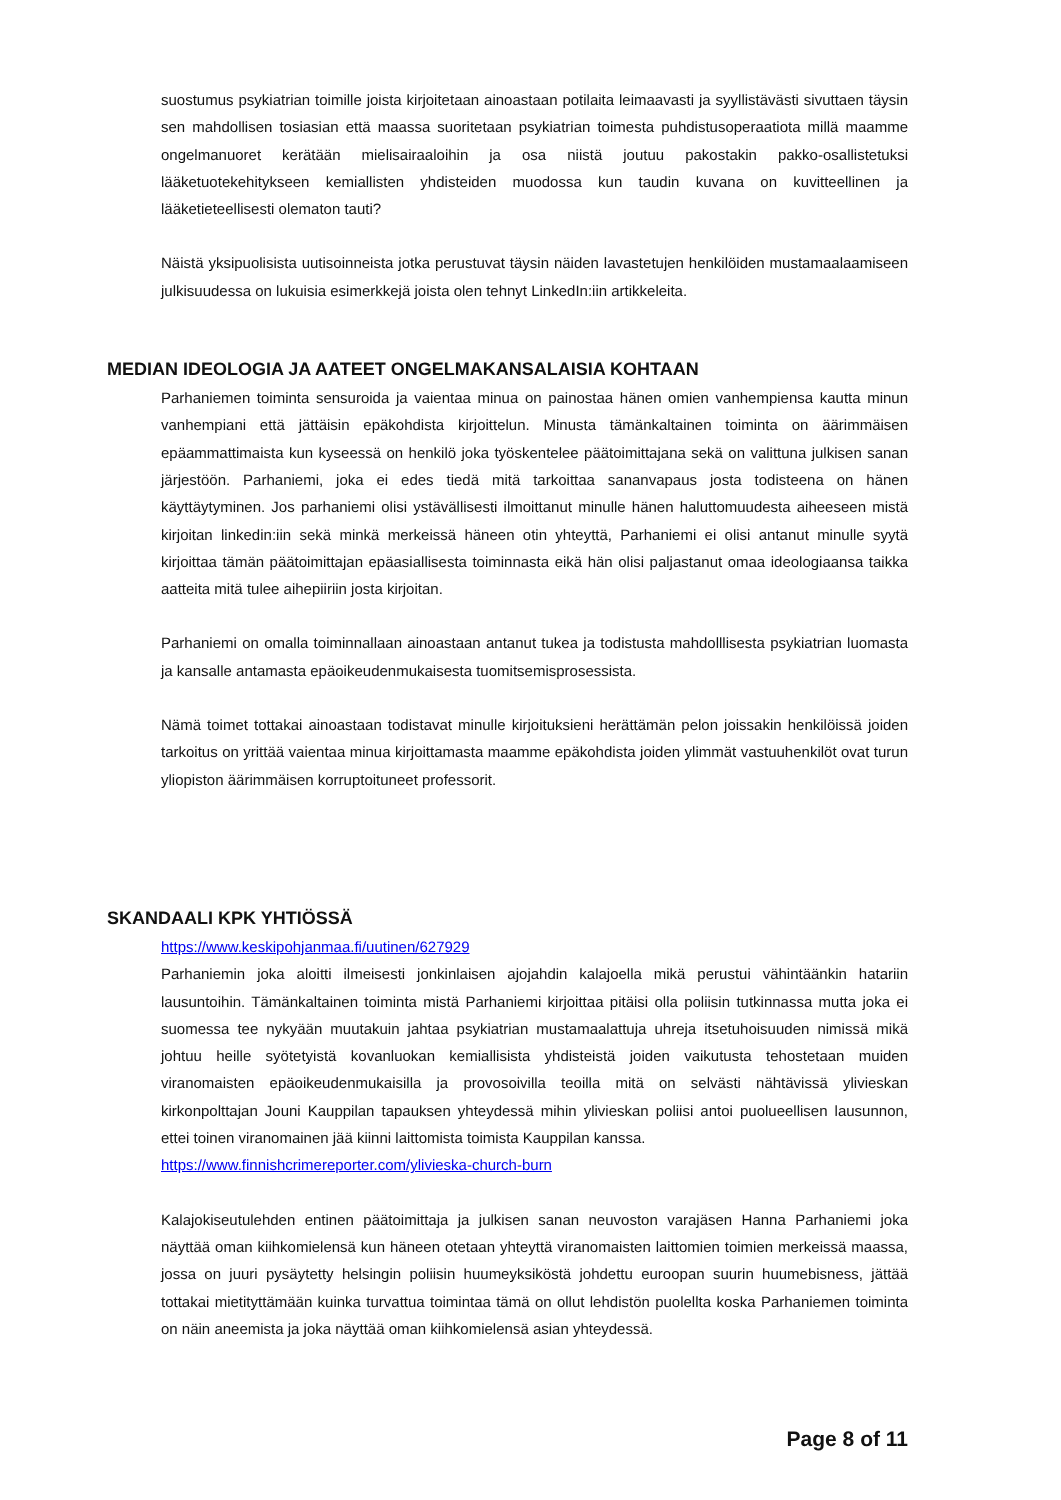suostumus psykiatrian toimille joista kirjoitetaan ainoastaan potilaita leimaavasti ja syyllistävästi sivuttaen täysin sen mahdollisen tosiasian että maassa suoritetaan psykiatrian toimesta puhdistusoperaatiota millä maamme ongelmanuoret kerätään mielisairaaloihin ja osa niistä joutuu pakostakin pakko-osallistetuksi lääketuotekehitykseen kemiallisten yhdisteiden muodossa kun taudin kuvana on kuvitteellinen ja lääketieteellisesti olematon tauti?
Näistä yksipuolisista uutisoinneista jotka perustuvat täysin näiden lavastetujen henkilöiden mustamaalaamiseen julkisuudessa on lukuisia esimerkkejä joista olen tehnyt LinkedIn:iin artikkeleita.
MEDIAN IDEOLOGIA JA AATEET ONGELMAKANSALAISIA KOHTAAN
Parhaniemen toiminta sensuroida ja vaientaa minua on painostaa hänen omien vanhempiensa kautta minun vanhempiani että jättäisin epäkohdista kirjoittelun. Minusta tämänkaltainen toiminta on äärimmäisen epäammattimaista kun kyseessä on henkilö joka työskentelee päätoimittajana sekä on valittuna julkisen sanan järjestöön. Parhaniemi, joka ei edes tiedä mitä tarkoittaa sananvapaus josta todisteena on hänen käyttäytyminen. Jos parhaniemi olisi ystävällisesti ilmoittanut minulle hänen haluttomuudesta aiheeseen mistä kirjoitan linkedin:iin sekä minkä merkeissä häneen otin yhteyttä, Parhaniemi ei olisi antanut minulle syytä kirjoittaa tämän päätoimittajan epäasiallisesta toiminnasta eikä hän olisi paljastanut omaa ideologiaansa taikka aatteita mitä tulee aihepiiriin josta kirjoitan.
Parhaniemi on omalla toiminnallaan ainoastaan antanut tukea ja todistusta mahdolllisesta psykiatrian luomasta ja kansalle antamasta epäoikeudenmukaisesta tuomitsemisprosessista.
Nämä toimet tottakai ainoastaan todistavat minulle kirjoituksieni herättämän pelon joissakin henkilöissä joiden tarkoitus on yrittää vaientaa minua kirjoittamasta maamme epäkohdista joiden ylimmät vastuuhenkilöt ovat turun yliopiston äärimmäisen korruptoituneet professorit.
SKANDAALI KPK YHTIÖSSÄ
https://www.keskipohjanmaa.fi/uutinen/627929
Parhaniemin joka aloitti ilmeisesti jonkinlaisen ajojahdin kalajoella mikä perustui vähintäänkin hatariin lausuntoihin. Tämänkaltainen toiminta mistä Parhaniemi kirjoittaa pitäisi olla poliisin tutkinnassa mutta joka ei suomessa tee nykyään muutakuin jahtaa psykiatrian mustamaalattuja uhreja itsetuhoisuuden nimissä mikä johtuu heille syötetyistä kovanluokan kemiallisista yhdisteistä joiden vaikutusta tehostetaan muiden viranomaisten epäoikeudenmukaisilla ja provosoivilla teoilla mitä on selvästi nähtävissä ylivieskan kirkonpolttajan Jouni Kauppilan tapauksen yhteydessä mihin ylivieskan poliisi antoi puolueellisen lausunnon, ettei toinen viranomainen jää kiinni laittomista toimista Kauppilan kanssa.
https://www.finnishcrimereporter.com/ylivieska-church-burn
Kalajokiseutulehden entinen päätoimittaja ja julkisen sanan neuvoston varajäsen Hanna Parhaniemi joka näyttää oman kiihkomielensä kun häneen otetaan yhteyttä viranomaisten laittomien toimien merkeissä maassa, jossa on juuri pysäytetty helsingin poliisin huumeyksiköstä johdettu euroopan suurin huumebisness, jättää tottakai mietityttämään kuinka turvattua toimintaa tämä on ollut lehdistön puolellta koska Parhaniemen toiminta on näin aneemista ja joka näyttää oman kiihkomielensä asian yhteydessä.
Page 8 of 11